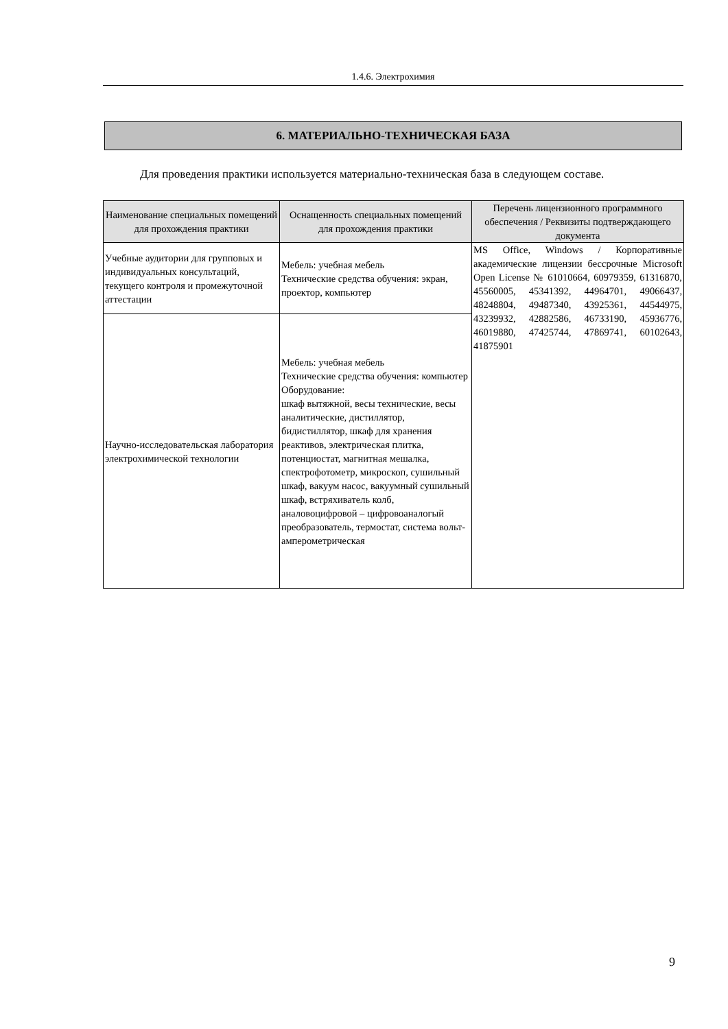1.4.6. Электрохимия
6. МАТЕРИАЛЬНО-ТЕХНИЧЕСКАЯ БАЗА
Для проведения практики используется материально-техническая база в следующем составе.
| Наименование специальных помещений для прохождения практики | Оснащенность специальных помещений для прохождения практики | Перечень лицензионного программного обеспечения / Реквизиты подтверждающего документа |
| --- | --- | --- |
| Учебные аудитории для групповых и индивидуальных консультаций, текущего контроля и промежуточной аттестации | Мебель: учебная мебель Технические средства обучения: экран, проектор, компьютер | MS Office, Windows / Корпоративные академические лицензии бессрочные Microsoft Open License № 61010664, 60979359, 61316870, 45560005, 45341392, 44964701, 49066437, 48248804, 49487340, 43925361, 44544975, 43239932, 42882586, 46733190, 45936776, 46019880, 47425744, 47869741, 60102643, 41875901 |
| Научно-исследовательская лаборатория электрохимической технологии | Мебель: учебная мебель Технические средства обучения: компьютер Оборудование: шкаф вытяжной, весы технические, весы аналитические, дистиллятор, бидистиллятор, шкаф для хранения реактивов, электрическая плитка, потенциостат, магнитная мешалка, спектрофотометр, микроскоп, сушильный шкаф, вакуум насос, вакуумный сушильный шкаф, встряхиватель колб, аналовоцифровой – цифровоаналогый преобразователь, термостат, система вольт-амперометрическая | |
9